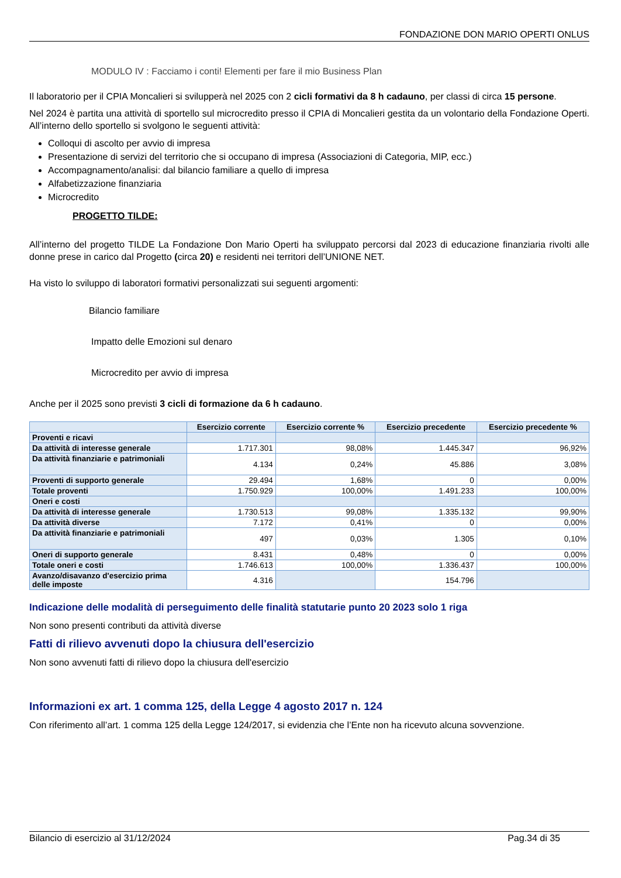FONDAZIONE DON MARIO OPERTI ONLUS
MODULO IV : Facciamo i conti! Elementi per fare il mio Business Plan
Il laboratorio per il CPIA Moncalieri si svilupperà nel 2025 con 2 cicli formativi da 8 h cadauno, per classi di circa 15 persone.
Nel 2024 è partita una attività di sportello sul microcredito presso il CPIA di Moncalieri gestita da un volontario della Fondazione Operti. All’interno dello sportello si svolgono le seguenti attività:
Colloqui di ascolto per avvio di impresa
Presentazione di servizi del territorio che si occupano di impresa (Associazioni di Categoria, MIP, ecc.)
Accompagnamento/analisi: dal bilancio familiare a quello di impresa
Alfabetizzazione finanziaria
Microcredito
PROGETTO TILDE:
All’interno del progetto TILDE La Fondazione Don Mario Operti ha sviluppato percorsi dal 2023 di educazione finanziaria rivolti alle donne prese in carico dal Progetto (circa 20) e residenti nei territori dell’UNIONE NET.
Ha visto lo sviluppo di laboratori formativi personalizzati sui seguenti argomenti:
Bilancio familiare
Impatto delle Emozioni sul denaro
Microcredito per avvio di impresa
Anche per il 2025 sono previsti 3 cicli di formazione da 6 h cadauno.
| | Esercizio corrente | Esercizio corrente % | Esercizio precedente | Esercizio precedente % |
| --- | --- | --- | --- | --- |
| Proventi e ricavi | | | | |
| Da attività di interesse generale | 1.717.301 | 98,08% | 1.445.347 | 96,92% |
| Da attività finanziarie e patrimoniali | 4.134 | 0,24% | 45.886 | 3,08% |
| Proventi di supporto generale | 29.494 | 1,68% | 0 | 0,00% |
| Totale proventi | 1.750.929 | 100,00% | 1.491.233 | 100,00% |
| Oneri e costi | | | | |
| Da attività di interesse generale | 1.730.513 | 99,08% | 1.335.132 | 99,90% |
| Da attività diverse | 7.172 | 0,41% | 0 | 0,00% |
| Da attività finanziarie e patrimoniali | 497 | 0,03% | 1.305 | 0,10% |
| Oneri di supporto generale | 8.431 | 0,48% | 0 | 0,00% |
| Totale oneri e costi | 1.746.613 | 100,00% | 1.336.437 | 100,00% |
| Avanzo/disavanzo d'esercizio prima delle imposte | 4.316 | | 154.796 | |
Indicazione delle modalità di perseguimento delle finalità statutarie punto 20 2023 solo 1 riga
Non sono presenti contributi da attività diverse
Fatti di rilievo avvenuti dopo la chiusura dell'esercizio
Non sono avvenuti fatti di rilievo dopo la chiusura dell'esercizio
Informazioni ex art. 1 comma 125, della Legge 4 agosto 2017 n. 124
Con riferimento all’art. 1 comma 125 della Legge 124/2017, si evidenzia che l’Ente non ha ricevuto alcuna sovvenzione.
Bilancio di esercizio al 31/12/2024 Pag.34 di 35